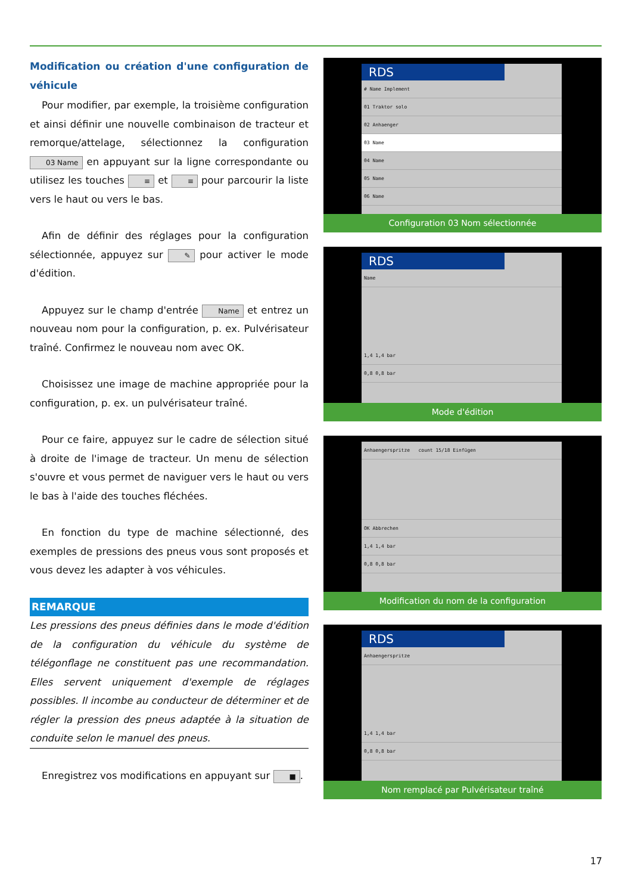Modification ou création d'une configuration de véhicule
Pour modifier, par exemple, la troisième configuration et ainsi définir une nouvelle combinaison de tracteur et remorque/attelage, sélectionnez la configuration 03 Name en appuyant sur la ligne correspondante ou utilisez les touches ≡ et ≡ pour parcourir la liste vers le haut ou vers le bas.
Afin de définir des réglages pour la configuration sélectionnée, appuyez sur ✎ pour activer le mode d'édition.
Appuyez sur le champ d'entrée Name et entrez un nouveau nom pour la configuration, p. ex. Pulvérisateur traîné. Confirmez le nouveau nom avec OK.
Choisissez une image de machine appropriée pour la configuration, p. ex. un pulvérisateur traîné.
Pour ce faire, appuyez sur le cadre de sélection situé à droite de l'image de tracteur. Un menu de sélection s'ouvre et vous permet de naviguer vers le haut ou vers le bas à l'aide des touches fléchées.
En fonction du type de machine sélectionné, des exemples de pressions des pneus vous sont proposés et vous devez les adapter à vos véhicules.
REMARQUE
Les pressions des pneus définies dans le mode d'édition de la configuration du véhicule du système de télégonflage ne constituent pas une recommandation. Elles servent uniquement d'exemple de réglages possibles. Il incombe au conducteur de déterminer et de régler la pression des pneus adaptée à la situation de conduite selon le manuel des pneus.
Enregistrez vos modifications en appuyant sur ■.
RDS
# Name Implement
01 Traktor solo
02 Anhaenger
03 Name
04 Name
05 Name
06 Name
Configuration 03 Nom sélectionnée
RDS
Name
1,4 1,4 bar
0,8 0,8 bar
Mode d'édition
Anhaengerspritze count 15/18 Einfügen
OK Abbrechen
1,4 1,4 bar
0,8 0,8 bar
Modification du nom de la configuration
RDS
Anhaengerspritze
1,4 1,4 bar
0,8 0,8 bar
Nom remplacé par Pulvérisateur traîné
17